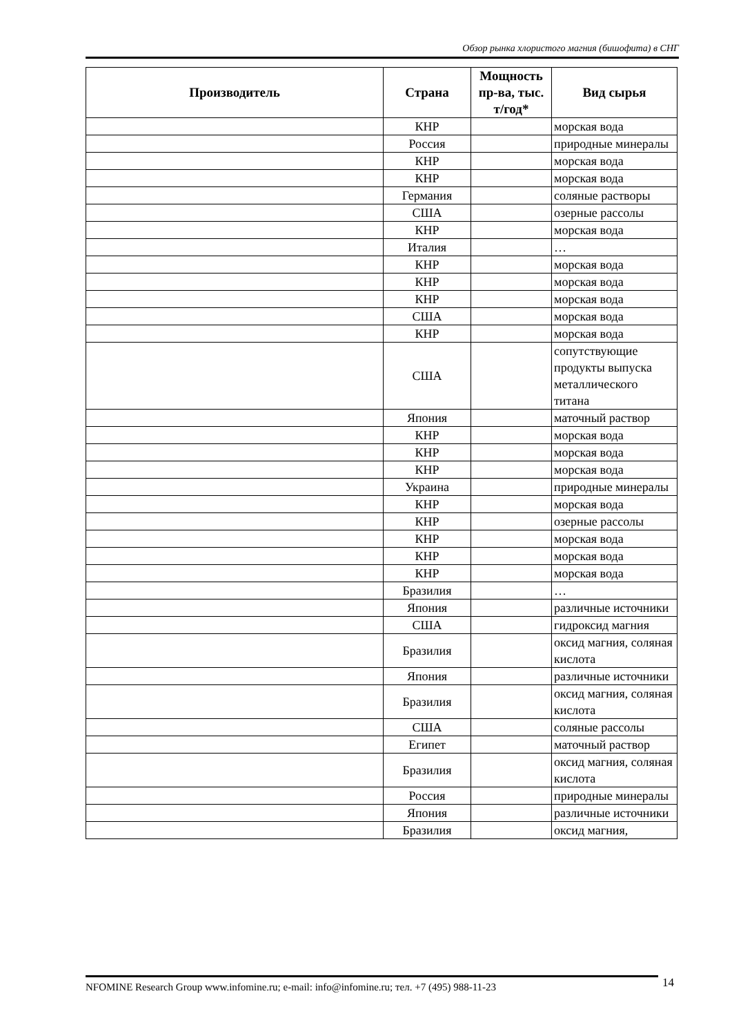Обзор рынка хлористого магния (бишофита) в СНГ
| Производитель | Страна | Мощность пр-ва, тыс. т/год* | Вид сырья |
| --- | --- | --- | --- |
| | КНР | | морская вода |
| | Россия | | природные минералы |
| | КНР | | морская вода |
| | КНР | | морская вода |
| | Германия | | соляные растворы |
| | США | | озерные рассолы |
| | КНР | | морская вода |
| | Италия | | … |
| | КНР | | морская вода |
| | КНР | | морская вода |
| | КНР | | морская вода |
| | США | | морская вода |
| | КНР | | морская вода |
| | США | | сопутствующие продукты выпуска металлического титана |
| | Япония | | маточный раствор |
| | КНР | | морская вода |
| | КНР | | морская вода |
| | КНР | | морская вода |
| | Украина | | природные минералы |
| | КНР | | морская вода |
| | КНР | | озерные рассолы |
| | КНР | | морская вода |
| | КНР | | морская вода |
| | КНР | | морская вода |
| | Бразилия | | … |
| | Япония | | различные источники |
| | США | | гидроксид магния |
| | Бразилия | | оксид магния, соляная кислота |
| | Япония | | различные источники |
| | Бразилия | | оксид магния, соляная кислота |
| | США | | соляные рассолы |
| | Египет | | маточный раствор |
| | Бразилия | | оксид магния, соляная кислота |
| | Россия | | природные минералы |
| | Япония | | различные источники |
| | Бразилия | | оксид магния, |
NFOMINE Research Group www.infomine.ru; e-mail: info@infomine.ru; тел. +7 (495) 988-11-23 14